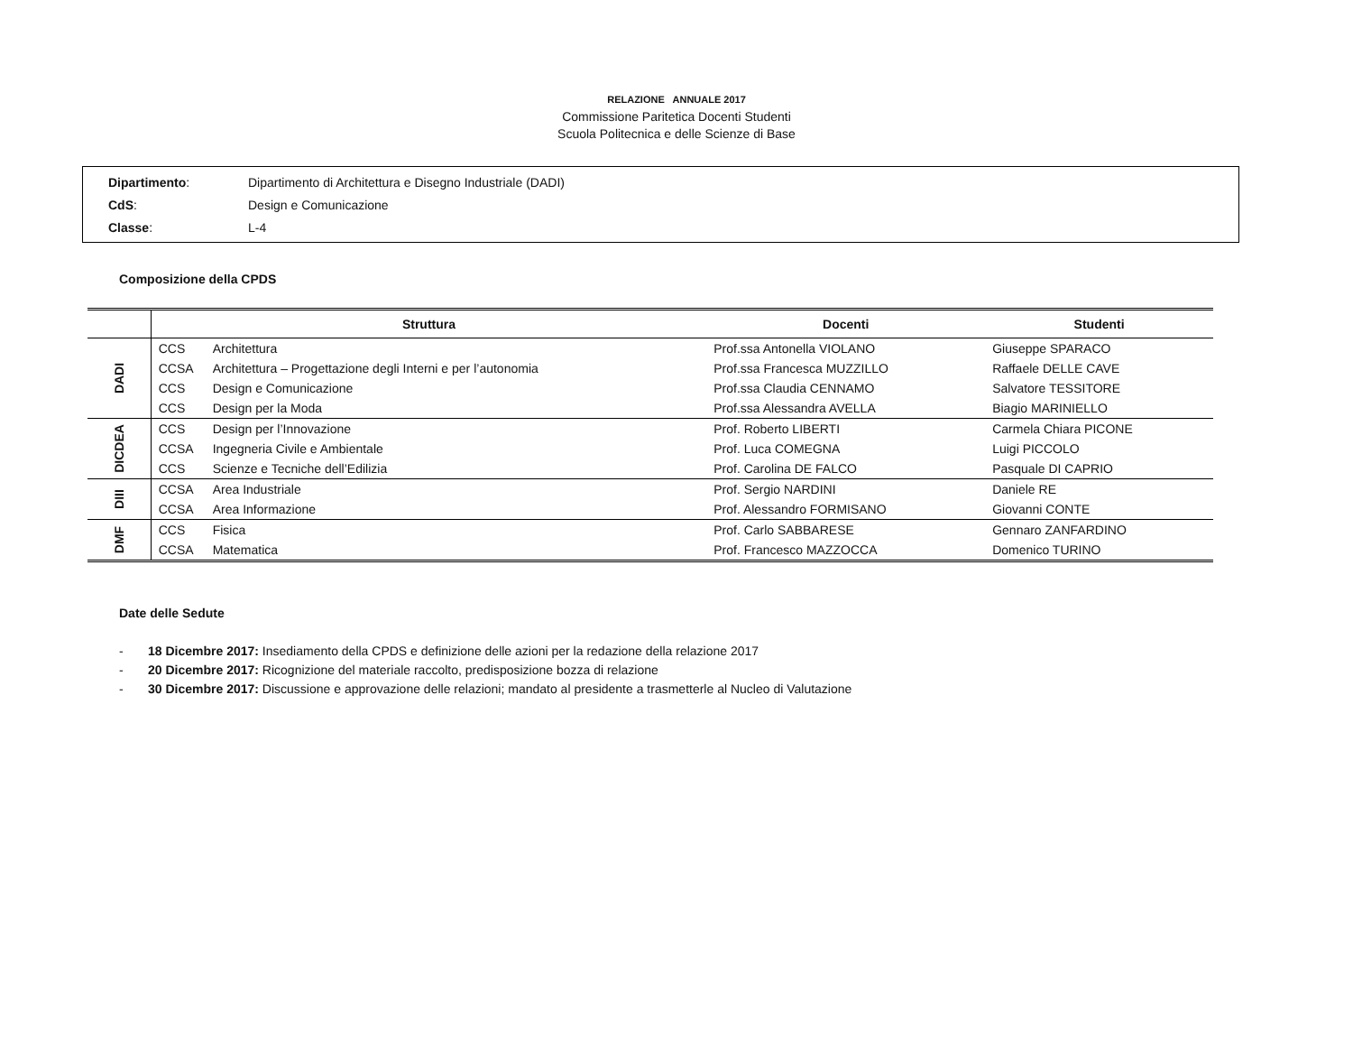RELAZIONE ANNUALE 2017
Commissione Paritetica Docenti Studenti
Scuola Politecnica e delle Scienze di Base
Dipartimento: Dipartimento di Architettura e Disegno Industriale (DADI)
CdS: Design e Comunicazione
Classe: L-4
Composizione della CPDS
| | Struttura | | Docenti | Studenti |
| --- | --- | --- | --- | --- |
| DADI | CCS | Architettura | Prof.ssa Antonella VIOLANO | Giuseppe SPARACO |
| | CCSA | Architettura – Progettazione degli Interni e per l’autonomia | Prof.ssa Francesca MUZZILLO | Raffaele DELLE CAVE |
| | CCS | Design e Comunicazione | Prof.ssa Claudia CENNAMO | Salvatore TESSITORE |
| | CCS | Design per la Moda | Prof.ssa Alessandra AVELLA | Biagio MARINIELLO |
| DICDEA | CCS | Design per l’Innovazione | Prof. Roberto LIBERTI | Carmela Chiara PICONE |
| | CCSA | Ingegneria Civile e Ambientale | Prof. Luca COMEGNA | Luigi PICCOLO |
| | CCS | Scienze e Tecniche dell’Edilizia | Prof. Carolina DE FALCO | Pasquale DI CAPRIO |
| DIII | CCSA | Area Industriale | Prof. Sergio NARDINI | Daniele RE |
| | CCSA | Area Informazione | Prof. Alessandro FORMISANO | Giovanni CONTE |
| DMF | CCS | Fisica | Prof. Carlo SABBARESE | Gennaro ZANFARDINO |
| | CCSA | Matematica | Prof. Francesco MAZZOCCA | Domenico TURINO |
Date delle Sedute
- 18 Dicembre 2017: Insediamento della CPDS e definizione delle azioni per la redazione della relazione 2017
- 20 Dicembre 2017: Ricognizione del materiale raccolto, predisposizione bozza di relazione
- 30 Dicembre 2017: Discussione e approvazione delle relazioni; mandato al presidente a trasmetterle al Nucleo di Valutazione